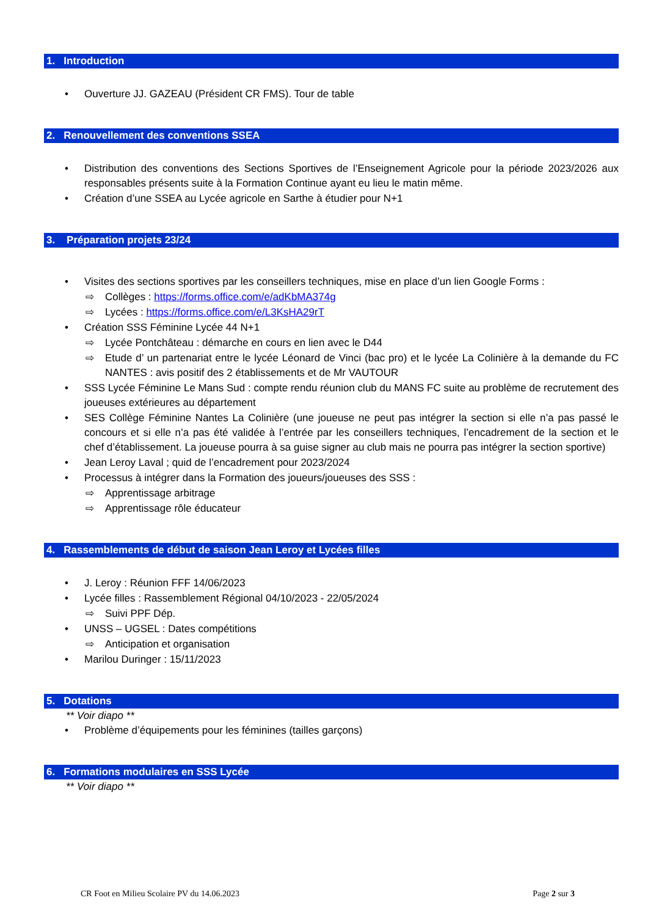1. Introduction
Ouverture JJ. GAZEAU (Président CR FMS). Tour de table
2. Renouvellement des conventions SSEA
Distribution des conventions des Sections Sportives de l’Enseignement Agricole pour la période 2023/2026 aux responsables présents suite à la Formation Continue ayant eu lieu le matin même.
Création d’une SSEA au Lycée agricole en Sarthe à étudier pour N+1
3. Préparation projets 23/24
Visites des sections sportives par les conseillers techniques, mise en place d’un lien Google Forms :
⇨ Collèges : https://forms.office.com/e/adKbMA374g
⇨ Lycées : https://forms.office.com/e/L3KsHA29rT
Création SSS Féminine Lycée 44 N+1
⇨ Lycée Pontchâteau : démarche en cours en lien avec le D44
⇨ Etude d’ un partenariat entre le lycée Léonard de Vinci (bac pro) et le lycée La Colinière à la demande du FC NANTES : avis positif des 2 établissements et de Mr VAUTOUR
SSS Lycée Féminine Le Mans Sud : compte rendu réunion club du MANS FC suite au problème de recrutement des joueuses extérieures au département
SES Collège Féminine Nantes La Colinière (une joueuse ne peut pas intégrer la section si elle n’a pas passé le concours et si elle n’a pas été validée à l’entrée par les conseillers techniques, l’encadrement de la section et le chef d’établissement. La joueuse pourra à sa guise signer au club mais ne pourra pas intégrer la section sportive)
Jean Leroy Laval ; quid de l’encadrement pour 2023/2024
Processus à intégrer dans la Formation des joueurs/joueuses des SSS :
⇨ Apprentissage arbitrage
⇨ Apprentissage rôle éducateur
4. Rassemblements de début de saison Jean Leroy et Lycées filles
J. Leroy : Réunion FFF 14/06/2023
Lycée filles : Rassemblement Régional 04/10/2023 - 22/05/2024
⇨ Suivi PPF Dép.
UNSS – UGSEL : Dates compétitions
⇨ Anticipation et organisation
Marilou Duringer : 15/11/2023
5. Dotations
** Voir diapo **
Problème d’équipements pour les féminines (tailles garçons)
6. Formations modulaires en SSS Lycée
** Voir diapo **
CR Foot en Milieu Scolaire PV du 14.06.2023 Page 2 sur 3